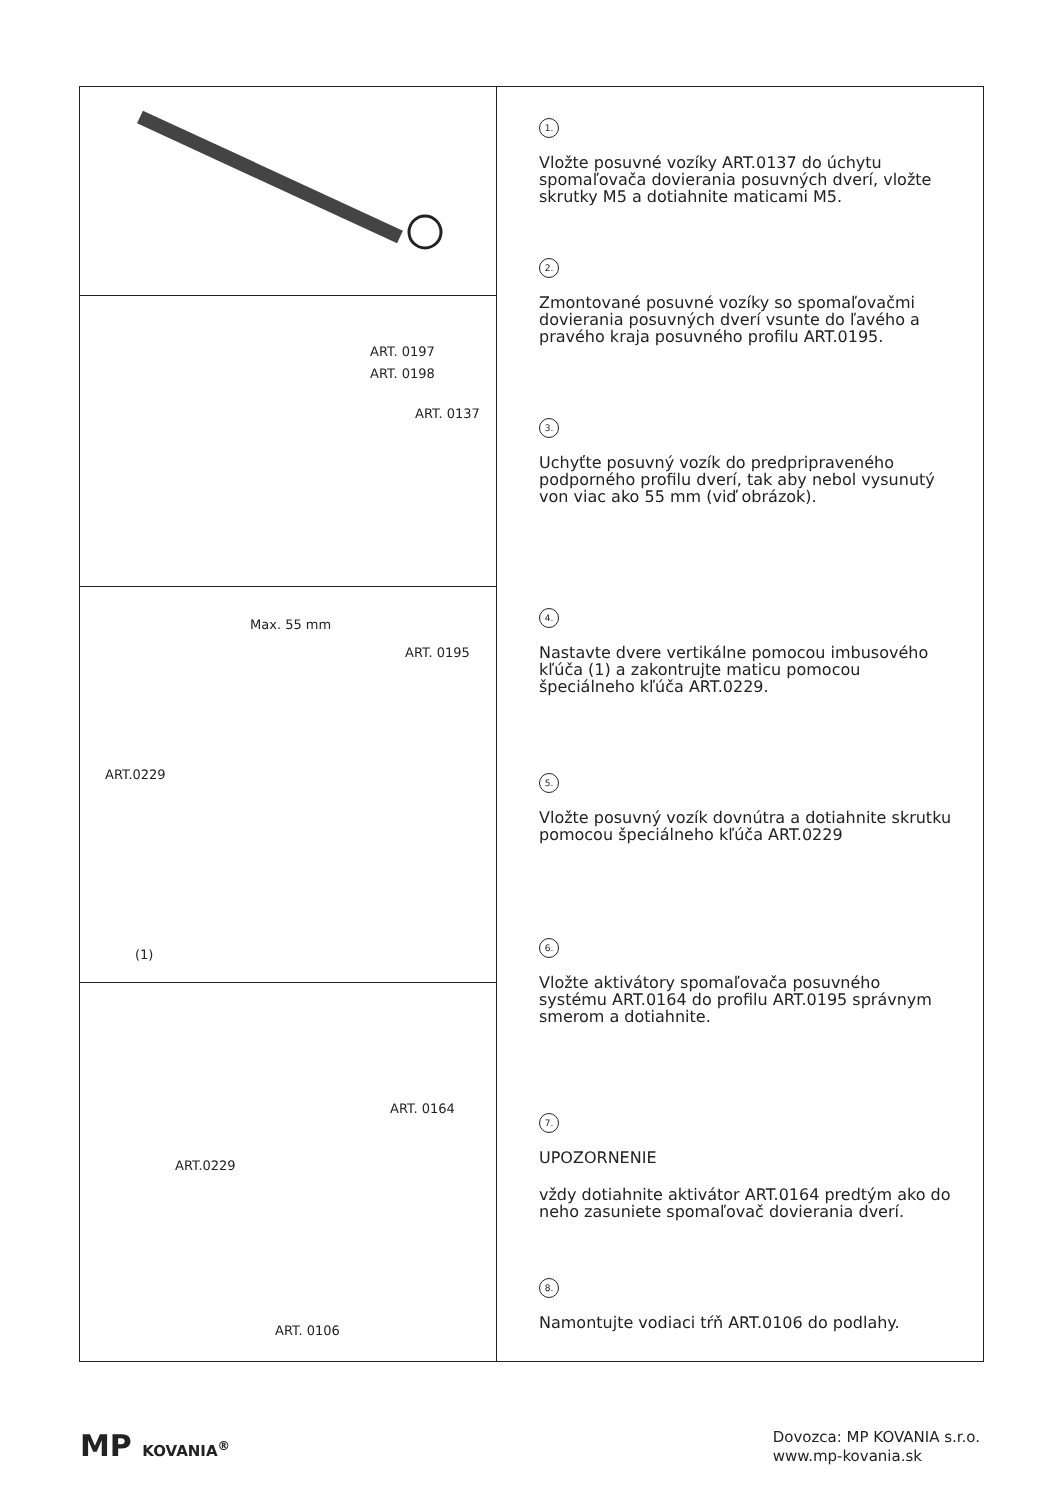ART. 0197
ART. 0198
ART. 0137
Max. 55 mm
ART. 0195
ART.0229
(1)
ART. 0164
ART.0229
ART. 0106
1.
Vložte posuvné vozíky ART.0137 do úchytu spomaľovača dovierania posuvných dverí, vložte skrutky M5 a dotiahnite maticami M5.
2.
Zmontované posuvné vozíky so spomaľovačmi dovierania posuvných dverí vsunte do ľavého a pravého kraja posuvného profilu ART.0195.
3.
Uchyťte posuvný vozík do predpripraveného podporného profilu dverí, tak aby nebol vysunutý von viac ako 55 mm (viď obrázok).
4.
Nastavte dvere vertikálne pomocou imbusového kľúča (1) a zakontrujte maticu pomocou špeciálneho kľúča ART.0229.
5.
Vložte posuvný vozík dovnútra a dotiahnite skrutku pomocou špeciálneho kľúča ART.0229
6.
Vložte aktivátory spomaľovača posuvného systému ART.0164 do profilu ART.0195 správnym smerom a dotiahnite.
7.
UPOZORNENIE
vždy dotiahnite aktivátor ART.0164 predtým ako do neho zasuniete spomaľovač dovierania dverí.
8.
Namontujte vodiaci tŕň ART.0106 do podlahy.
MP KOVANIA<sup>®</sup>
Dovozca: MP KOVANIA s.r.o.
www.mp-kovania.sk